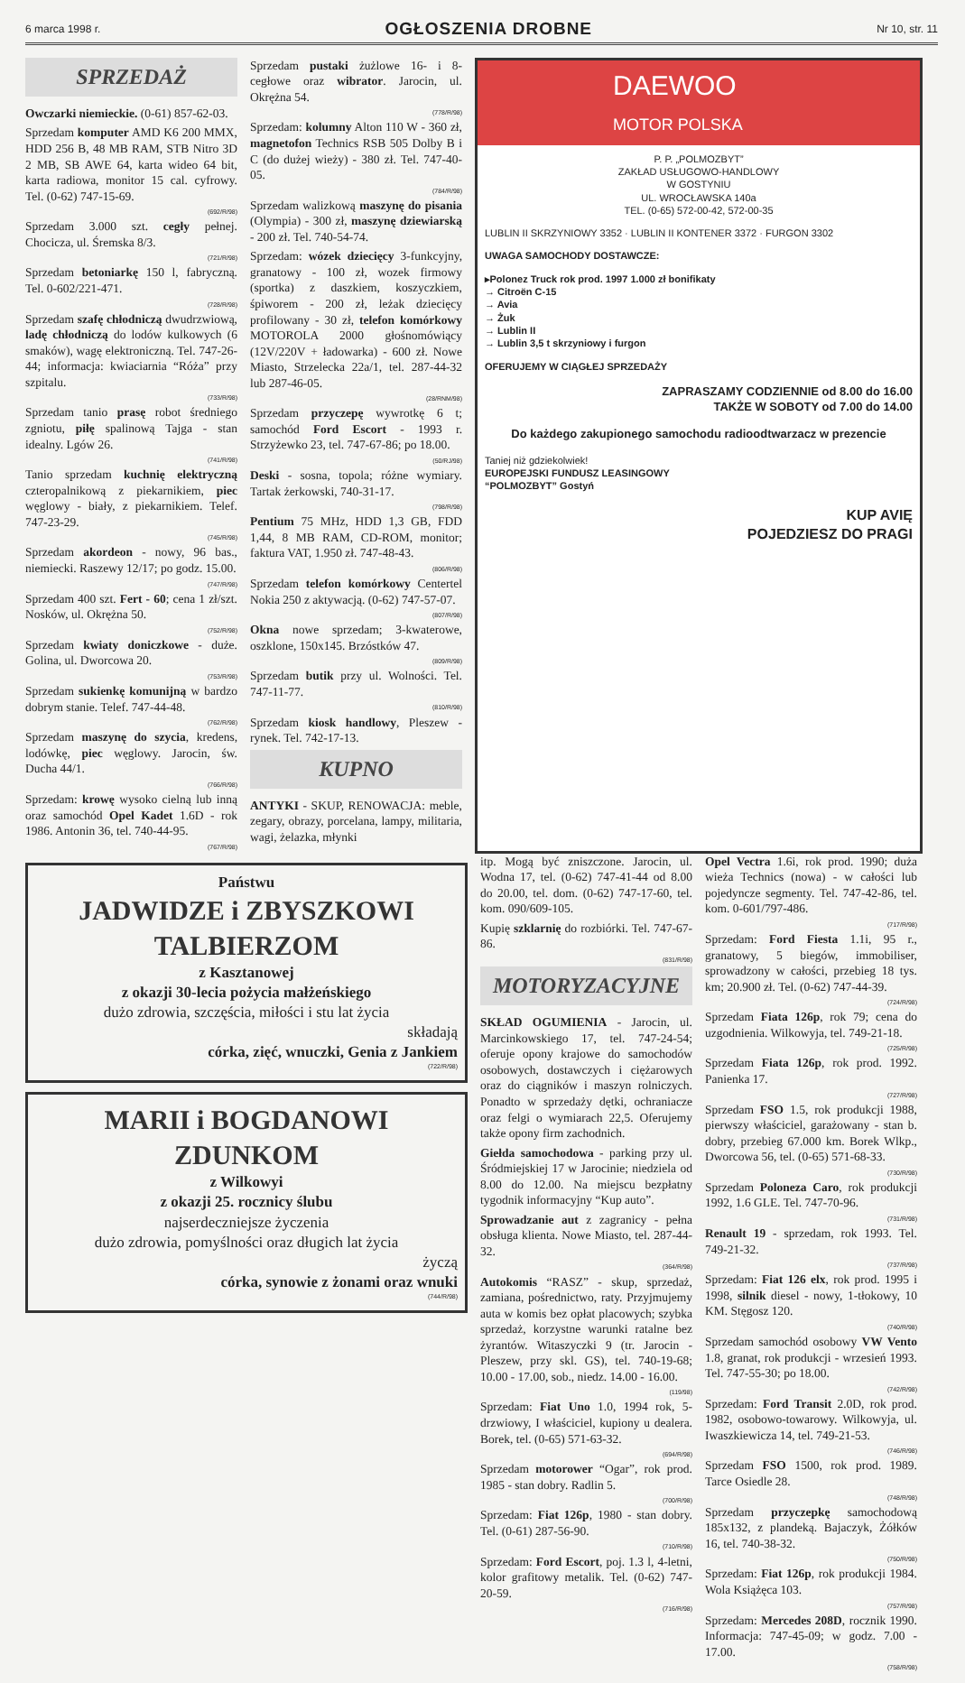6 marca 1998 r. OGŁOSZENIA DROBNE Nr 10, str. 11
SPRZEDAŻ
Owczarki niemieckie. (0-61) 857-62-03.
Sprzedam komputer AMD K6 200 MMX, HDD 256 B, 48 MB RAM, STB Nitro 3D 2 MB, SB AWE 64, karta wideo 64 bit, karta radiowa, monitor 15 cal. cyfrowy. Tel. (0-62) 747-15-69.
(692/R/98)
Sprzedam 3.000 szt. cegły pełnej. Chocicza, ul. Śremska 8/3.
(721/R/98)
Sprzedam betoniarkę 150 l, fabryczną. Tel. 0-602/221-471.
(728/R/98)
Sprzedam szafę chłodniczą dwudrzwiową, ladę chłodniczą do lodów kulkowych (6 smaków), wagę elektroniczną. Tel. 747-26-44; informacja: kwiaciarnia “Róża” przy szpitalu.
(733/R/98)
Sprzedam tanio prasę robot średniego zgniotu, piłę spalinową Tajga - stan idealny. Lgów 26.
(741/R/98)
Tanio sprzedam kuchnię elektryczną czteropalnikową z piekarnikiem, piec węglowy - biały, z piekarnikiem. Telef. 747-23-29.
(745/R/98)
Sprzedam akordeon - nowy, 96 bas., niemiecki. Raszewy 12/17; po godz. 15.00.
(747/R/98)
Sprzedam 400 szt. Fert - 60; cena 1 zł/szt. Nosków, ul. Okrężna 50.
(752/R/98)
Sprzedam kwiaty doniczkowe - duże. Golina, ul. Dworcowa 20.
(753/R/98)
Sprzedam sukienkę komunijną w bardzo dobrym stanie. Telef. 747-44-48.
(762/R/98)
Sprzedam maszynę do szycia, kredens, lodówkę, piec węglowy. Jarocin, św. Ducha 44/1.
(766/R/98)
Sprzedam: krowę wysoko cielną lub inną oraz samochód Opel Kadet 1.6D - rok 1986. Antonin 36, tel. 740-44-95.
(767/R/98)
Sprzedam pustaki żużlowe 16- i 8-cegłowe oraz wibrator. Jarocin, ul. Okrężna 54.
(778/R/98)
Sprzedam: kolumny Alton 110 W - 360 zł, magnetofon Technics RSB 505 Dolby B i C (do dużej wieży) - 380 zł. Tel. 747-40-05.
(784/R/98)
Sprzedam walizkową maszynę do pisania (Olympia) - 300 zł, maszynę dziewiarską - 200 zł. Tel. 740-54-74.
Sprzedam: wózek dziecięcy 3-funkcyjny, granatowy - 100 zł, wozek firmowy (sportka) z daszkiem, koszyczkiem, śpiworem - 200 zł, leżak dziecięcy profilowany - 30 zł, telefon komórkowy MOTOROLA 2000 głośnomówiący (12V/220V + ładowarka) - 600 zł. Nowe Miasto, Strzelecka 22a/1, tel. 287-44-32 lub 287-46-05.
(28/RNM/98)
Sprzedam przyczepę wywrotkę 6 t; samochód Ford Escort - 1993 r. Strzyżewko 23, tel. 747-67-86; po 18.00.
(50/RJ/98)
Deski - sosna, topola; różne wymiary. Tartak żerkowski, 740-31-17.
(798/R/98)
Pentium 75 MHz, HDD 1,3 GB, FDD 1,44, 8 MB RAM, CD-ROM, monitor; faktura VAT, 1.950 zł. 747-48-43.
(806/R/98)
Sprzedam telefon komórkowy Centertel Nokia 250 z aktywacją. (0-62) 747-57-07.
(807/R/98)
Okna nowe sprzedam; 3-kwaterowe, oszklone, 150x145. Brzóstków 47.
(809/R/98)
Sprzedam butik przy ul. Wolności. Tel. 747-11-77.
(810/R/98)
Sprzedam kiosk handlowy, Pleszew - rynek. Tel. 742-17-13.
KUPNO
ANTYKI - SKUP, RENOWACJA: meble, zegary, obrazy, porcelana, lampy, militaria, wagi, żelazka, młynki
DAEWOO
MOTOR POLSKA
P. P. „POLMOZBYT”
ZAKŁAD USŁUGOWO-HANDLOWY
W GOSTYNIU
UL. WROCŁAWSKA 140a
TEL. (0-65) 572-00-42, 572-00-35
LUBLIN II SKRZYNIOWY 3352 · LUBLIN II KONTENER 3372 · FURGON 3302
UWAGA SAMOCHODY DOSTAWCZE:
▸Polonez Truck rok prod. 1997 1.000 zł bonifikaty
→ Citroën C-15
→ Avia
→ Żuk
→ Lublin II
→ Lublin 3,5 t skrzyniowy i furgon
OFERUJEMY W CIĄGŁEJ SPRZEDAŻY
ZAPRASZAMY CODZIENNIE od 8.00 do 16.00
TAKŻE W SOBOTY od 7.00 do 14.00
Do każdego zakupionego samochodu radioodtwarzacz w prezencie
Taniej niż gdziekolwiek!
EUROPEJSKI FUNDUSZ LEASINGOWY
“POLMOZBYT” Gostyń
KUP AVIĘ
POJEDZIESZ DO PRAGI
Państwu
JADWIDZE i ZBYSZKOWI
TALBIERZOM
z Kasztanowej
z okazji 30-lecia pożycia małżeńskiego
dużo zdrowia, szczęścia, miłości i stu lat życia
składają
córka, zięć, wnuczki, Genia z Jankiem
(722/R/98)
MARII i BOGDANOWI
ZDUNKOM
z Wilkowyi
z okazji 25. rocznicy ślubu
najserdeczniejsze życzenia
dużo zdrowia, pomyślności oraz długich lat życia
życzą
córka, synowie z żonami oraz wnuki
(744/R/98)
itp. Mogą być zniszczone. Jarocin, ul. Wodna 17, tel. (0-62) 747-41-44 od 8.00 do 20.00, tel. dom. (0-62) 747-17-60, tel. kom. 090/609-105.
Kupię szklarnię do rozbiórki. Tel. 747-67-86.
(831/R/98)
MOTORYZACYJNE
SKŁAD OGUMIENIA - Jarocin, ul. Marcinkowskiego 17, tel. 747-24-54; oferuje opony krajowe do samochodów osobowych, dostawczych i ciężarowych oraz do ciągników i maszyn rolniczych. Ponadto w sprzedaży dętki, ochraniacze oraz felgi o wymiarach 22,5. Oferujemy także opony firm zachodnich.
Giełda samochodowa - parking przy ul. Śródmiejskiej 17 w Jarocinie; niedziela od 8.00 do 12.00. Na miejscu bezpłatny tygodnik informacyjny “Kup auto”.
Sprowadzanie aut z zagranicy - pełna obsługa klienta. Nowe Miasto, tel. 287-44-32.
(364/R/98)
Autokomis “RASZ” - skup, sprzedaż, zamiana, pośrednictwo, raty. Przyjmujemy auta w komis bez opłat placowych; szybka sprzedaż, korzystne warunki ratalne bez żyrantów. Witaszyczki 9 (tr. Jarocin - Pleszew, przy skl. GS), tel. 740-19-68; 10.00 - 17.00, sob., niedz. 14.00 - 16.00.
(119/98)
Sprzedam: Fiat Uno 1.0, 1994 rok, 5-drzwiowy, I właściciel, kupiony u dealera. Borek, tel. (0-65) 571-63-32.
(694/R/98)
Sprzedam motorower “Ogar”, rok prod. 1985 - stan dobry. Radlin 5.
(700/R/98)
Sprzedam: Fiat 126p, 1980 - stan dobry. Tel. (0-61) 287-56-90.
(710/R/98)
Sprzedam: Ford Escort, poj. 1.3 l, 4-letni, kolor grafitowy metalik. Tel. (0-62) 747-20-59.
(716/R/98)
Opel Vectra 1.6i, rok prod. 1990; duża wieża Technics (nowa) - w całości lub pojedyncze segmenty. Tel. 747-42-86, tel. kom. 0-601/797-486.
(717/R/98)
Sprzedam: Ford Fiesta 1.1i, 95 r., granatowy, 5 biegów, immobiliser, sprowadzony w całości, przebieg 18 tys. km; 20.900 zł. Tel. (0-62) 747-44-39.
(724/R/98)
Sprzedam Fiata 126p, rok 79; cena do uzgodnienia. Wilkowyja, tel. 749-21-18.
(725/R/98)
Sprzedam Fiata 126p, rok prod. 1992. Panienka 17.
(727/R/98)
Sprzedam FSO 1.5, rok produkcji 1988, pierwszy właściciel, garażowany - stan b. dobry, przebieg 67.000 km. Borek Wlkp., Dworcowa 56, tel. (0-65) 571-68-33.
(730/R/98)
Sprzedam Poloneza Caro, rok produkcji 1992, 1.6 GLE. Tel. 747-70-96.
(731/R/98)
Renault 19 - sprzedam, rok 1993. Tel. 749-21-32.
(737/R/98)
Sprzedam: Fiat 126 elx, rok prod. 1995 i 1998, silnik diesel - nowy, 1-tłokowy, 10 KM. Stęgosz 120.
(740/R/98)
Sprzedam samochód osobowy VW Vento 1.8, granat, rok produkcji - wrzesień 1993. Tel. 747-55-30; po 18.00.
(742/R/98)
Sprzedam: Ford Transit 2.0D, rok prod. 1982, osobowo-towarowy. Wilkowyja, ul. Iwaszkiewicza 14, tel. 749-21-53.
(746/R/98)
Sprzedam FSO 1500, rok prod. 1989. Tarce Osiedle 28.
(748/R/98)
Sprzedam przyczepkę samochodową 185x132, z plandeką. Bajaczyk, Żółków 16, tel. 740-38-32.
(750/R/98)
Sprzedam: Fiat 126p, rok produkcji 1984. Wola Książęca 103.
(757/R/98)
Sprzedam: Mercedes 208D, rocznik 1990. Informacja: 747-45-09; w godz. 7.00 - 17.00.
(758/R/98)